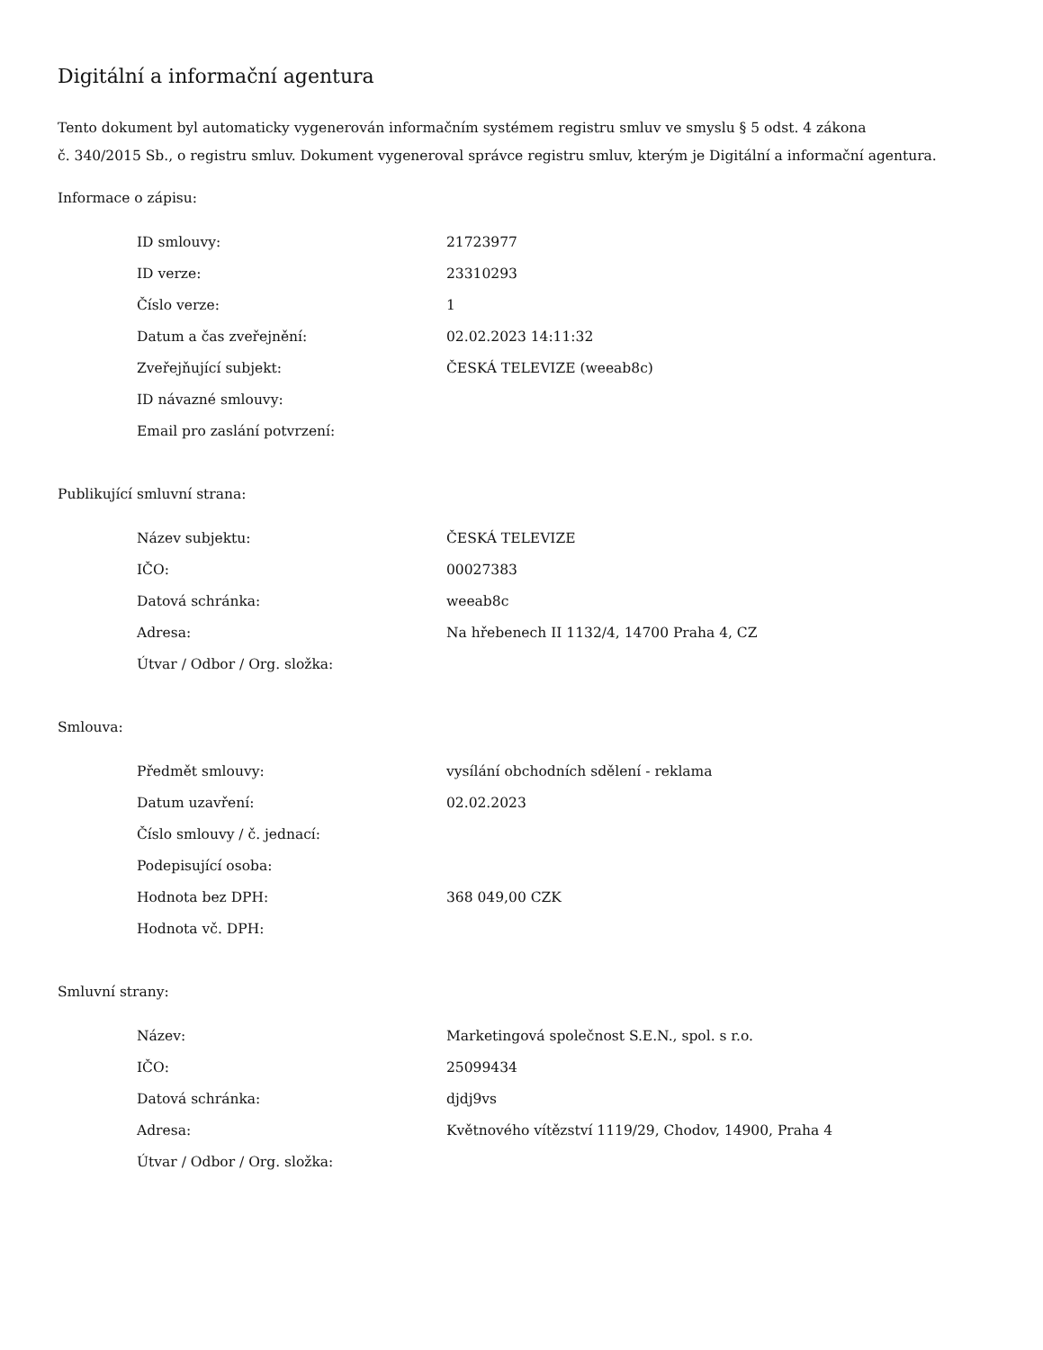Digitální a informační agentura
Tento dokument byl automaticky vygenerován informačním systémem registru smluv ve smyslu § 5 odst. 4 zákona
č. 340/2015 Sb., o registru smluv. Dokument vygeneroval správce registru smluv, kterým je Digitální a informační agentura.
Informace o zápisu:
| ID smlouvy: | 21723977 |
| ID verze: | 23310293 |
| Číslo verze: | 1 |
| Datum a čas zveřejnění: | 02.02.2023 14:11:32 |
| Zveřejňující subjekt: | ČESKÁ TELEVIZE (weeab8c) |
| ID návazné smlouvy: | |
| Email pro zaslání potvrzení: | |
Publikující smluvní strana:
| Název subjektu: | ČESKÁ TELEVIZE |
| IČO: | 00027383 |
| Datová schránka: | weeab8c |
| Adresa: | Na hřebenech II 1132/4, 14700 Praha 4, CZ |
| Útvar / Odbor / Org. složka: | |
Smlouva:
| Předmět smlouvy: | vysílání obchodních sdělení - reklama |
| Datum uzavření: | 02.02.2023 |
| Číslo smlouvy / č. jednací: | |
| Podepisující osoba: | |
| Hodnota bez DPH: | 368 049,00 CZK |
| Hodnota vč. DPH: | |
Smluvní strany:
| Název: | Marketingová společnost S.E.N., spol. s r.o. |
| IČO: | 25099434 |
| Datová schránka: | djdj9vs |
| Adresa: | Květnového vítězství 1119/29, Chodov, 14900, Praha 4 |
| Útvar / Odbor / Org. složka: | |